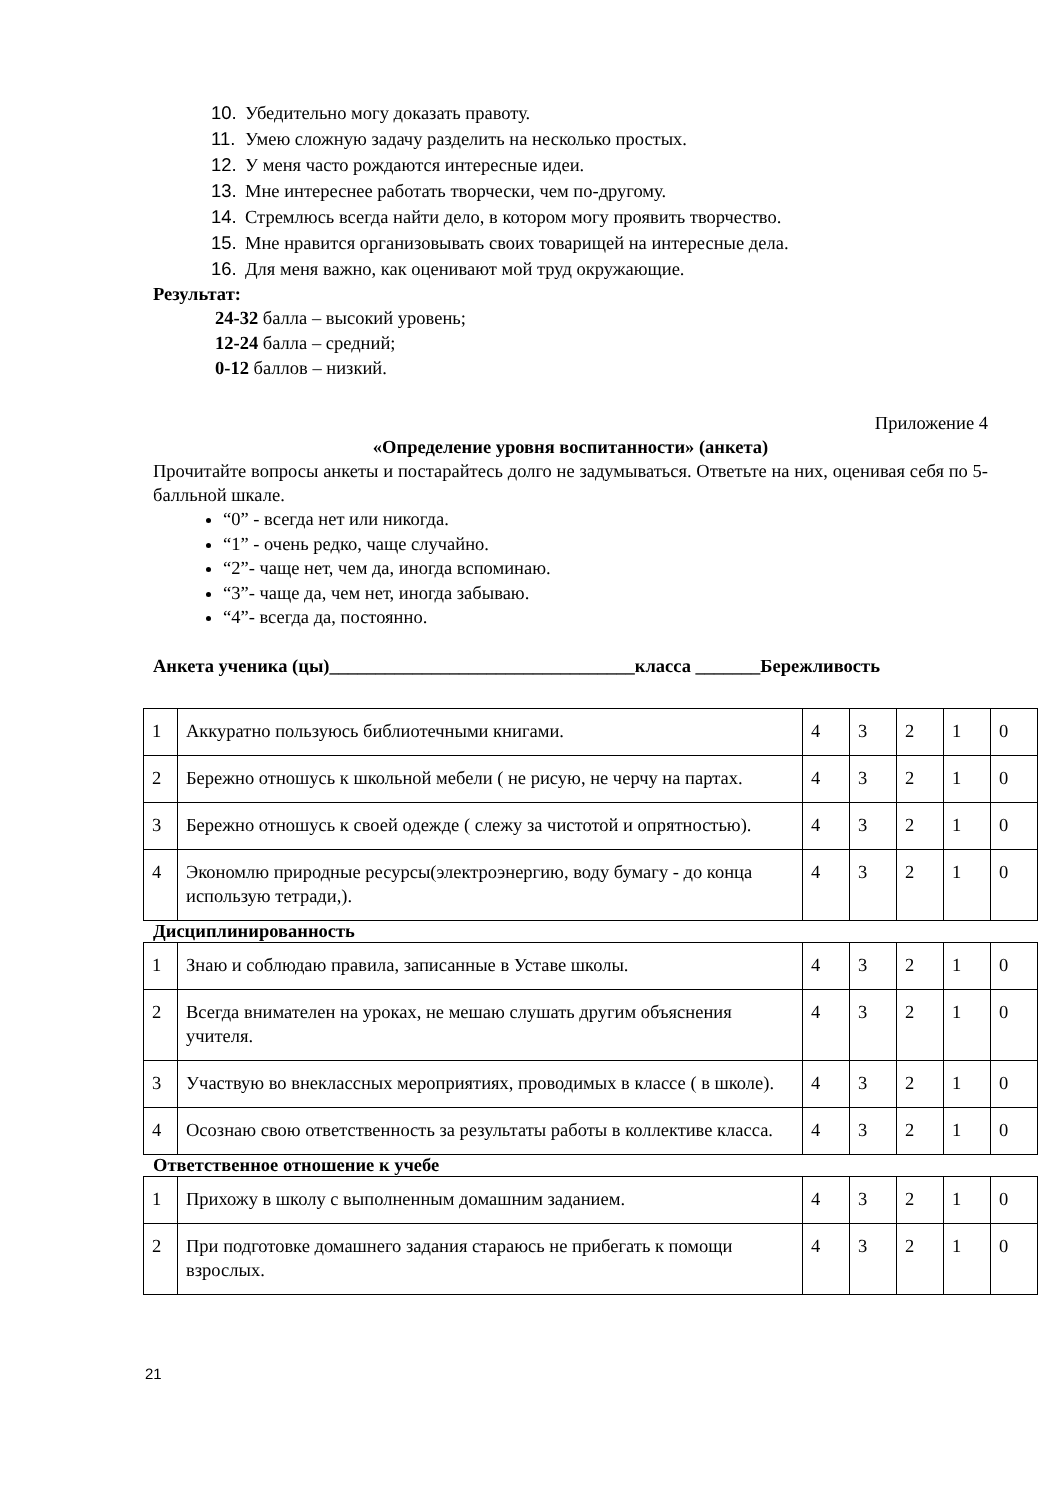10. Убедительно могу доказать правоту.
11. Умею сложную задачу разделить на несколько простых.
12. У меня часто рождаются интересные идеи.
13. Мне интереснее работать творчески, чем по-другому.
14. Стремлюсь всегда найти дело, в котором могу проявить творчество.
15. Мне нравится организовывать своих товарищей на интересные дела.
16. Для меня важно, как оценивают мой труд окружающие.
Результат:
24-32 балла – высокий уровень;
12-24 балла – средний;
0-12 баллов – низкий.
Приложение 4
«Определение уровня воспитанности» (анкета)
Прочитайте вопросы анкеты и постарайтесь долго не задумываться. Ответьте на них, оценивая себя по 5-балльной шкале.
“0” - всегда нет или никогда.
“1” - очень редко, чаще случайно.
“2”- чаще нет, чем да, иногда вспоминаю.
“3”- чаще да, чем нет, иногда забываю.
“4”- всегда да, постоянно.
Анкета ученика (цы)_________________________________класса _______Бережливость
| 1 | Аккуратно пользуюсь библиотечными книгами. | 4 | 3 | 2 | 1 | 0 |
| 2 | Бережно отношусь к школьной мебели ( не рисую, не черчу на партах. | 4 | 3 | 2 | 1 | 0 |
| 3 | Бережно отношусь к своей одежде ( слежу за чистотой и опрятностью). | 4 | 3 | 2 | 1 | 0 |
| 4 | Экономлю природные ресурсы(электроэнергию, воду бумагу - до конца использую тетради,). | 4 | 3 | 2 | 1 | 0 |
Дисциплинированность
| 1 | Знаю и соблюдаю правила, записанные в Уставе школы. | 4 | 3 | 2 | 1 | 0 |
| 2 | Всегда внимателен на уроках, не мешаю слушать другим объяснения учителя. | 4 | 3 | 2 | 1 | 0 |
| 3 | Участвую во внеклассных мероприятиях, проводимых в классе ( в школе). | 4 | 3 | 2 | 1 | 0 |
| 4 | Осознаю свою ответственность за результаты работы в коллективе класса. | 4 | 3 | 2 | 1 | 0 |
Ответственное отношение к учебе
| 1 | Прихожу в школу с выполненным домашним заданием. | 4 | 3 | 2 | 1 | 0 |
| 2 | При подготовке домашнего задания стараюсь не прибегать к помощи взрослых. | 4 | 3 | 2 | 1 | 0 |
21